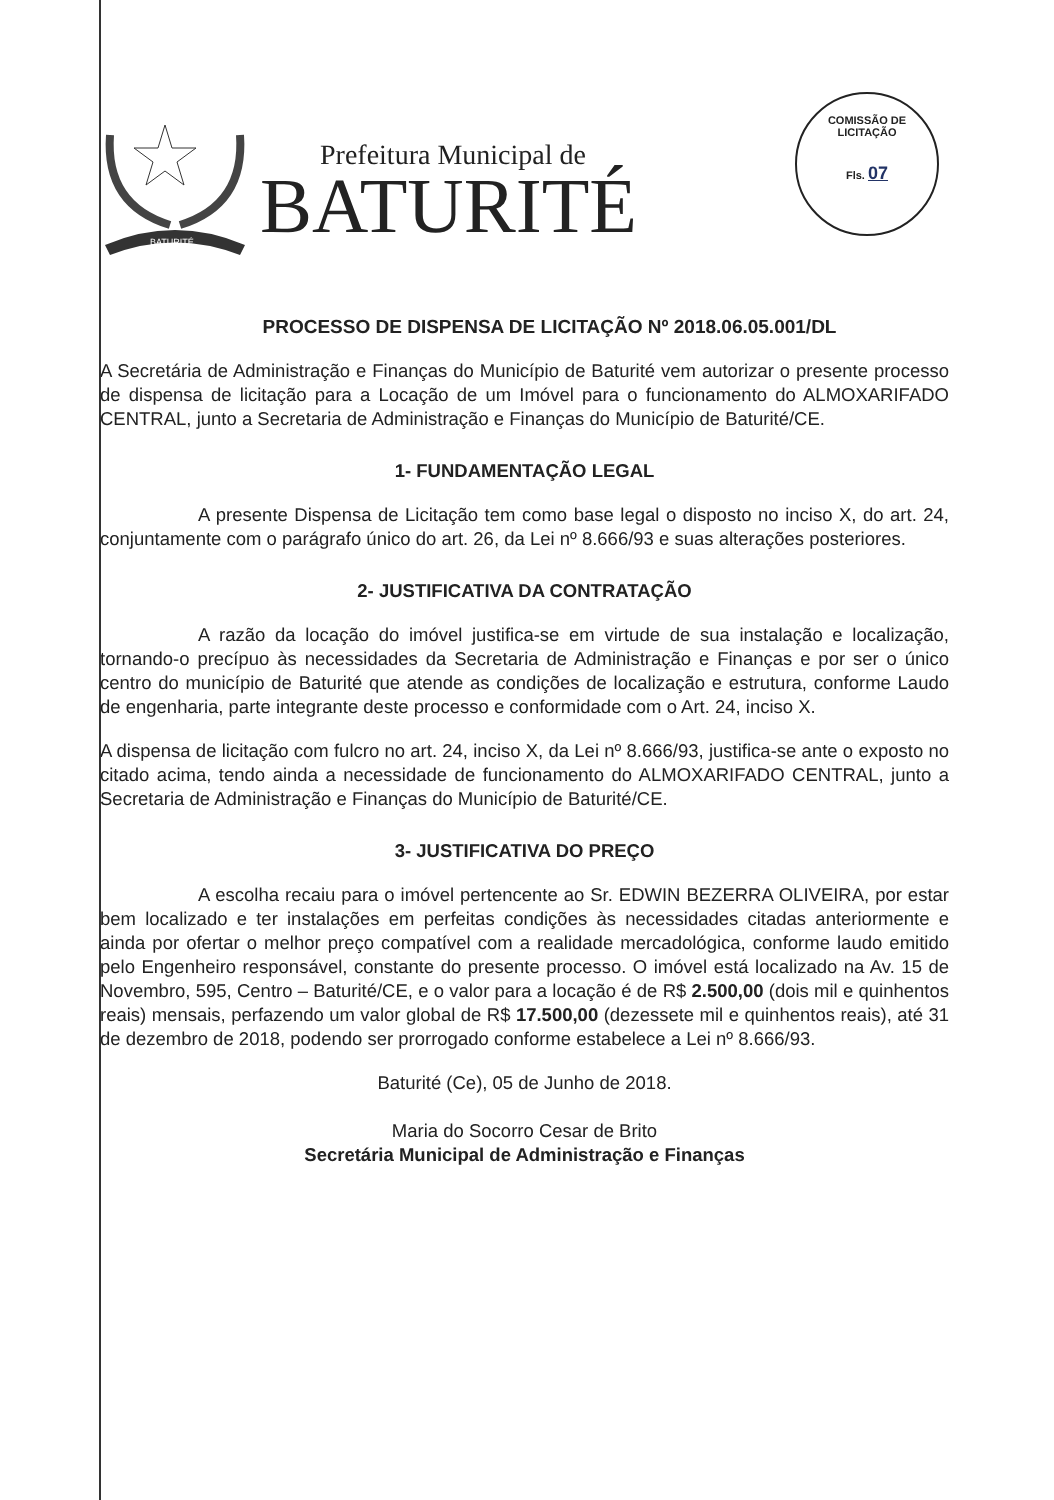COMISSÃO DE LICITAÇÃO
Fls. 07
BATURITÉ
Prefeitura Municipal de
BATURITÉ
PROCESSO DE DISPENSA DE LICITAÇÃO Nº 2018.06.05.001/DL
A Secretária de Administração e Finanças do Município de Baturité vem autorizar o presente processo de dispensa de licitação para a Locação de um Imóvel para o funcionamento do ALMOXARIFADO CENTRAL, junto a Secretaria de Administração e Finanças do Município de Baturité/CE.
1- FUNDAMENTAÇÃO LEGAL
A presente Dispensa de Licitação tem como base legal o disposto no inciso X, do art. 24, conjuntamente com o parágrafo único do art. 26, da Lei nº 8.666/93 e suas alterações posteriores.
2- JUSTIFICATIVA DA CONTRATAÇÃO
A razão da locação do imóvel justifica-se em virtude de sua instalação e localização, tornando-o precípuo às necessidades da Secretaria de Administração e Finanças e por ser o único centro do município de Baturité que atende as condições de localização e estrutura, conforme Laudo de engenharia, parte integrante deste processo e conformidade com o Art. 24, inciso X.
A dispensa de licitação com fulcro no art. 24, inciso X, da Lei nº 8.666/93, justifica-se ante o exposto no citado acima, tendo ainda a necessidade de funcionamento do ALMOXARIFADO CENTRAL, junto a Secretaria de Administração e Finanças do Município de Baturité/CE.
3- JUSTIFICATIVA DO PREÇO
A escolha recaiu para o imóvel pertencente ao Sr. EDWIN BEZERRA OLIVEIRA, por estar bem localizado e ter instalações em perfeitas condições às necessidades citadas anteriormente e ainda por ofertar o melhor preço compatível com a realidade mercadológica, conforme laudo emitido pelo Engenheiro responsável, constante do presente processo. O imóvel está localizado na Av. 15 de Novembro, 595, Centro – Baturité/CE, e o valor para a locação é de R$ 2.500,00 (dois mil e quinhentos reais) mensais, perfazendo um valor global de R$ 17.500,00 (dezessete mil e quinhentos reais), até 31 de dezembro de 2018, podendo ser prorrogado conforme estabelece a Lei nº 8.666/93.
Baturité (Ce), 05 de Junho de 2018.
Maria do Socorro Cesar de Brito
Secretária Municipal de Administração e Finanças